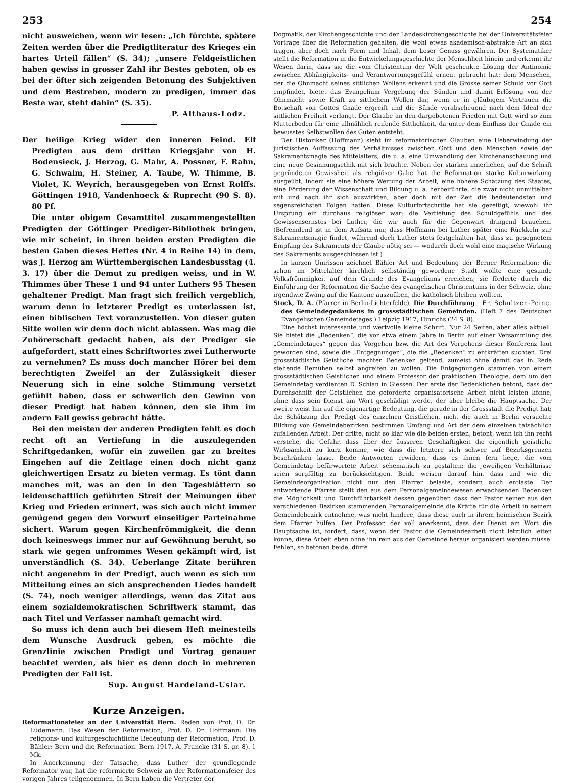253 254
nicht ausweichen, wenn wir lesen: „Ich fürchte, spätere Zeiten werden über die Predigtliteratur des Krieges ein hartes Urteil fällen“ (S. 34); „unsere Feldgeistlichen haben gewiss in grosser Zahl ihr Bestes geboten, ob es bei der öfter sich zeigenden Betonung des Subjektiven und dem Bestreben, modern zu predigen, immer das Beste war, steht dahin“ (S. 35).
P. Althaus-Lodz.
Der heilige Krieg wider den inneren Feind. Elf Predigten aus dem dritten Kriegsjahr von H. Bodensieck, J. Herzog, G. Mahr, A. Possner, F. Rahn, G. Schwalm, H. Steiner, A. Taube, W. Thimme, B. Violet, K. Weyrich, herausgegeben von Ernst Rolffs. Göttingen 1918, Vandenhoeck & Ruprecht (90 S. 8). 80 Pf.
Die unter obigem Gesamttitel zusammengestellten Predigten der Göttinger Prediger-Bibliothek bringen, wie mir scheint, in ihren beiden ersten Predigten die besten Gaben dieses Heftes (Nr. 4 in Reihe 14) in dem, was J. Herzog am Württembergischen Landesbusstag (4. 3. 17) über die Demut zu predigen weiss, und in W. Thimmes über These 1 und 94 unter Luthers 95 Thesen gehaltener Predigt. Man fragt sich freilich vergeblich, warum denn in letzterer Predigt es unterlassen ist, einen biblischen Text voranzustellen. Von dieser guten Sitte wollen wir denn doch nicht ablassen. Was mag die Zuhörerschaft gedacht haben, als der Prediger sie aufgefordert, statt eines Schriftwortes zwei Lutherworte zu vernehmen? Es muss doch mancher Hörer bei dem berechtigten Zweifel an der Zulässigkeit dieser Neuerung sich in eine solche Stimmung versetzt gefühlt haben, dass er schwerlich den Gewinn von dieser Predigt hat haben können, den sie ihm im andern Fall gewiss gebracht hätte.
Bei den meisten der anderen Predigten fehlt es doch recht oft an Vertiefung in die auszulegenden Schriftgedanken, wofür ein zuweilen gar zu breites Eingehen auf die Zeitlage einen doch nicht ganz gleichwertigen Ersatz zu bieten vermag. Es tönt dann manches mit, was an den in den Tagesblättern so leidenschaftlich geführten Streit der Meinungen über Krieg und Frieden erinnert, was sich auch nicht immer genügend gegen den Vorwurf einseitiger Parteinahme sichert. Warum gegen Kirchenfrömmigkeit, die denn doch keineswegs immer nur auf Gewöhnung beruht, so stark wie gegen unfrommes Wesen gekämpft wird, ist unverständlich (S. 34). Ueberlange Zitate berühren nicht angenehm in der Predigt, auch wenn es sich um Mitteilung eines an sich ansprechenden Liedes handelt (S. 74), noch weniger allerdings, wenn das Zitat aus einem sozialdemokratischen Schriftwerk stammt, das nach Titel und Verfasser namhaft gemacht wird.
So muss ich denn auch bei diesem Heft meinesteils dem Wunsche Ausdruck geben, es möchte die Grenzlinie zwischen Predigt und Vortrag genauer beachtet werden, als hier es denn doch in mehreren Predigten der Fall ist.
Sup. August Hardeland-Uslar.
Kurze Anzeigen.
Reformationsfeier an der Universität Bern. Reden von Prof. D. Dr. Lüdemann: Das Wesen der Reformation; Prof. D. Dr. Hoffmann: Die religions- und kulturgeschichtliche Bedeutung der Reformation; Prof. D. Bähler: Bern und die Reformation. Bern 1917, A. Francke (31 S. gr. 8). 1 Mk.
In Anerkennung der Tatsache, dass Luther der grundlegende Reformator war, hat die reformierte Schweiz an der Reformationsfeier des vorigen Jahres teilgenommen. In Bern haben die Vertreter der
Dogmatik, der Kirchengeschichte und der Landeskirchengeschichte bei der Universitätsfeier Vorträge über die Reformation gehalten, die wohl etwas akademisch-abstrakte Art an sich tragen, aber doch nach Form und Inhalt dem Leser Genuss gewähren. Der Systematiker stellt die Reformation in die Entwickelungsgeschichte der Menschheit hinein und erkennt ihr Wesen darin, dass sie die vom Christentum der Welt geschenkte Lösung der Antinomie zwischen Abhängigkeits- und Verantwortungsgefühl erneut gebracht hat: dem Menschen, der die Ohnmacht seines sittlichen Wollens erkennt und die Grösse seiner Schuld vor Gott empfindet, bietet das Evangelium Vergebung der Sünden und damit Erlösung von der Ohnmacht sowie Kraft zu sittlichem Wollen dar, wenn er in gläubigem Vertrauen die Botschaft von Gottes Gnade ergreift und die Sünde verabscheuend nach dem Ideal der sittlichen Freiheit verlangt. Der Glaube an den dargebotenen Frieden mit Gott wird so zum Mutterboden für eine allmählich reifende Sittlichkeit, da unter dem Einfluss der Gnade ein bewusstes Selbstwollen des Guten entsteht.
Der Historiker (Hoffmann) sieht im reformatorischen Glauben eine Ueberwindung der juristischen Auffassung des Verhältnisses zwischen Gott und den Menschen sowie der Sakramentsmagie des Mittelalters, die u. a. eine Umwandlung der Kirchenanschauung und eine neue Gesinnungsethik mit sich brachte. Neben der starken innerlichen, auf die Schrift gegründeten Gewissheit als religiöser Gabe hat die Reformation starke Kulturwirkung ausgeübt, indem sie eine höhere Wertung der Arbeit, eine höhere Schätzung des Staates, eine Förderung der Wissenschaft und Bildung u. a. herbeiführte, die zwar nicht unmittelbar mit und nach ihr sich auswirkten, aber doch mit der Zeit die bedeutendsten und segensreichsten Folgen hatten. Diese Kulturfortschritte hat sie gezeitigt, wiewohl ihr Ursprung ein durchaus religiöser war: die Vertiefung des Schuldgefühls und des Gewissensernstes bei Luther, die wir auch für die Gegenwart dringend brauchen. (Befremdend ist in dem Aufsatz nur, dass Hoffmann bei Luther später eine Rückkehr zur Sakramentsmagie findet, während doch Luther stets festgehalten hat, dass zu gesegnetem Empfang des Sakraments der Glaube nötig sei — wodurch doch wohl eine magische Wirkung des Sakraments ausgeschlossen ist.)
In kurzen Umrissen zeichnet Bähler Art und Bedeutung der Berner Reformation: die schon im Mittelalter kirchlich selbständig gewordene Stadt wollte eine gesunde Volksfrömmigkeit auf dem Grunde des Evangeliums erreichen; sie förderte durch die Einführung der Reformation die Sache des evangelischen Christentums in der Schweiz, ohne irgendwie Zwang auf die Kantone auszuüben, die katholisch bleiben wollten. Fr. Schultzen-Peine.
Stock, D. A. (Pfarrer in Berlin-Lichterfelde), Die Durchführung des Gemeindegedankens in grossstädtischen Gemeinden. (Heft 7 des Deutschen Evangelischen Gemeindetages.) Leipzig 1917, Hinrichs (24 S. 8).
Eine höchst interessante und wertvolle kleine Schrift. Nur 24 Seiten, aber alles aktuell. Sie bietet die „Bedenken“, die vor etwa einem Jahre in Berlin auf einer Versammlung des „Gemeindetages“ gegen das Vorgehen bzw. die Art des Vorgehens dieser Konferenz laut geworden sind, sowie die „Entgegnungen“, die die „Bedenken“ zu entkräften suchten. Drei grossstädtische Geistliche machten Bedenken geltend, zumeist ohne damit das in Rede stehende Bemühen selbst angreifen zu wollen. Die Entgegnungen stammen von einem grossstädtischen Geistlichen und einem Professor der praktischen Theologie, dem um den Gemeindetag verdienten D. Schian in Giessen. Der erste der Bedenklichen betont, dass der Durchschnitt der Geistlichen die geforderte organisatorische Arbeit nicht leisten könne, ohne dass sein Dienst am Wort geschädigt werde, der aber bleibe die Hauptsache. Der zweite weist hin auf die eigenartige Bedeutung, die gerade in der Grossstadt die Predigt hat; die Schätzung der Predigt des einzelnen Geistlichen, nicht die auch in Berlin versuchte Bildung von Gemeindebezirken bestimmen Umfang und Art der dem einzelnen tatsächlich zufallenden Arbeit. Der dritte, nicht so klar wie die beiden ersten, betont, wenn ich ihn recht verstehe, die Gefahr, dass über der äusseren Geschäftigkeit die eigentlich geistliche Wirksamkeit zu kurz komme, wie dass die letztere sich schwer auf Bezirksgrenzen beschränken lasse. Beide Antworten erwidern, dass es ihnen fern liege, die vom Gemeindetag befürwortete Arbeit schematisch zu gestalten; die jeweiligen Verhältnisse seien sorgfältig zu berücksichtigen. Beide weisen darauf hin, dass und wie die Gemeindeorganisation nicht nur den Pfarrer belaste, sondern auch entlaste. Der antwortende Pfarrer stellt den aus dem Personalgemeindewesen erwachsenden Bedenken die Möglichkeit und Durchführbarkeit dessen gegenüber, dass der Pastor seiner aus den verschiedenen Bezirken stammenden Personalgemeinde die Kräfte für die Arbeit in seinem Gemeindebezirk entnehme, was nicht hindere, dass diese auch in ihrem heimischen Bezirk dem Pfarrer hülfen. Der Professor, der voll anerkennt, dass der Dienst am Wort die Hauptsache ist, fordert, dass, wenn der Pastor die Gemeindearbeit nicht letztlich leiten könne, diese Arbeit eben ohne ihn rein aus der Gemeinde heraus organisiert werden müsse. Fehlen, so betonen beide, dürfe